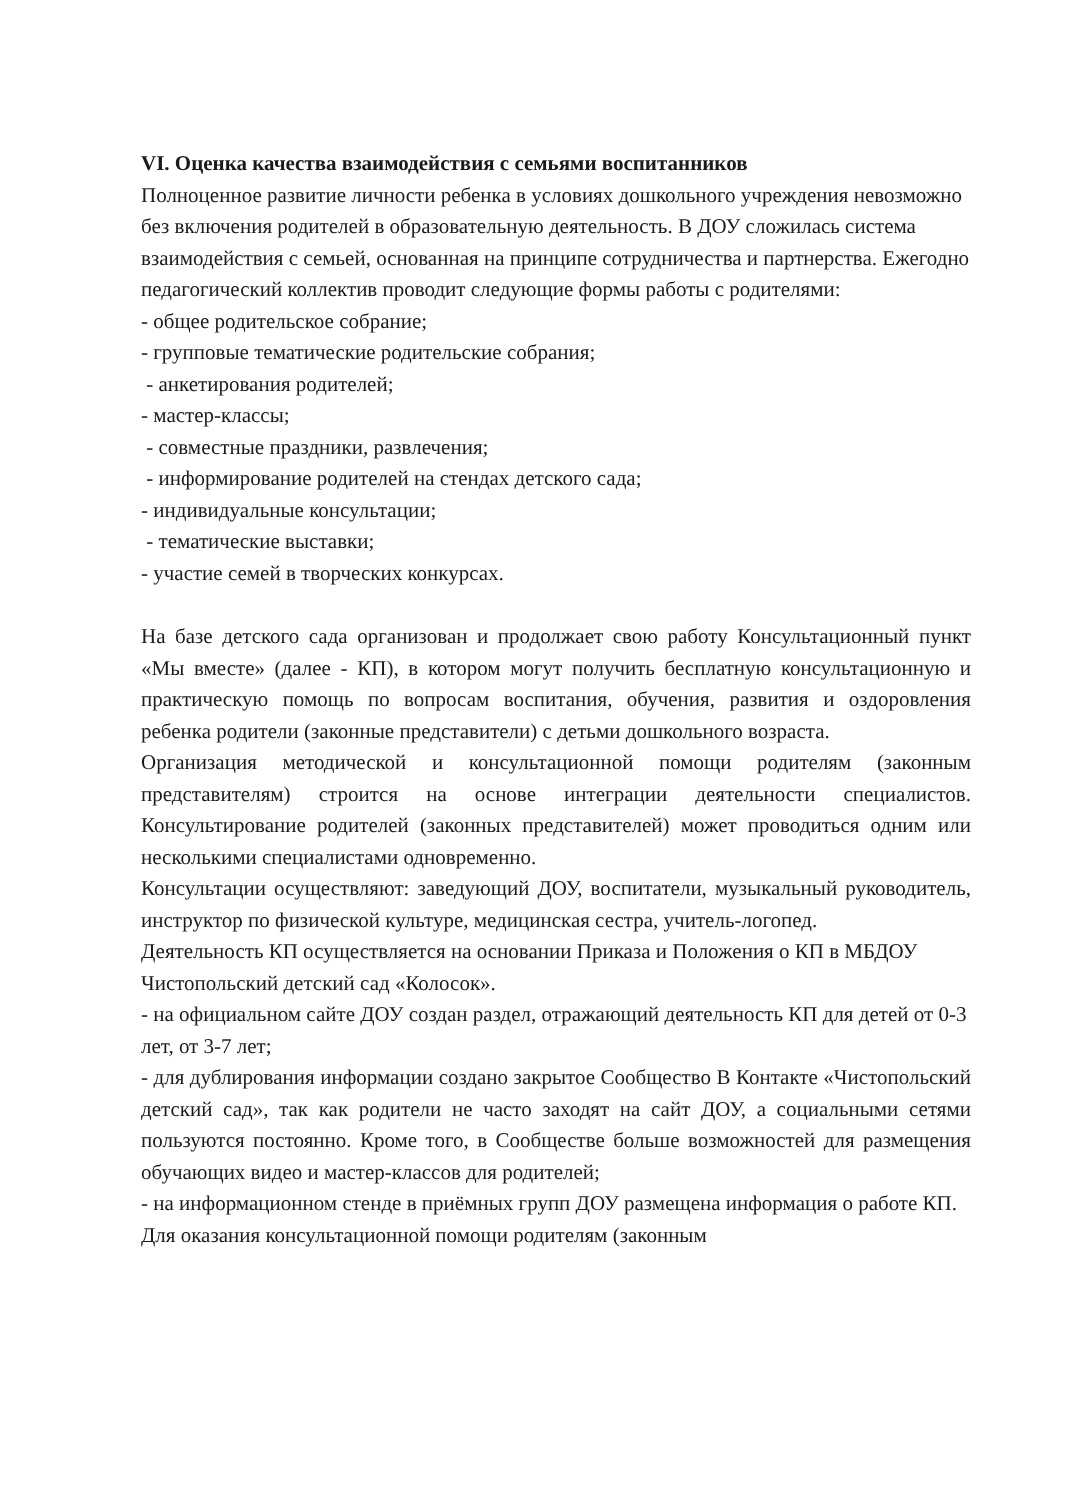VI. Оценка качества взаимодействия с семьями воспитанников
Полноценное развитие личности ребенка в условиях дошкольного учреждения невозможно без включения родителей в образовательную деятельность. В ДОУ сложилась система взаимодействия с семьей, основанная на принципе сотрудничества и партнерства. Ежегодно педагогический коллектив проводит следующие формы работы с родителями:
- общее родительское собрание;
- групповые тематические родительские собрания;
- анкетирования родителей;
- мастер-классы;
- совместные праздники, развлечения;
- информирование родителей на стендах детского сада;
- индивидуальные консультации;
- тематические выставки;
- участие семей в творческих конкурсах.
На базе детского сада организован и продолжает свою работу Консультационный пункт «Мы вместе» (далее - КП), в котором могут получить бесплатную консультационную и практическую помощь по вопросам воспитания, обучения, развития и оздоровления ребенка родители (законные представители) с детьми дошкольного возраста.
Организация методической и консультационной помощи родителям (законным представителям) строится на основе интеграции деятельности специалистов. Консультирование родителей (законных представителей) может проводиться одним или несколькими специалистами одновременно.
Консультации осуществляют: заведующий ДОУ, воспитатели, музыкальный руководитель, инструктор по физической культуре, медицинская сестра, учитель-логопед.
Деятельность КП осуществляется на основании Приказа и Положения о КП в МБДОУ Чистопольский детский сад «Колосок».
- на официальном сайте ДОУ создан раздел, отражающий деятельность КП для детей от 0-3 лет, от 3-7 лет;
- для дублирования информации создано закрытое Сообщество В Контакте «Чистопольский детский сад», так как родители не часто заходят на сайт ДОУ, а социальными сетями пользуются постоянно. Кроме того, в Сообществе больше возможностей для размещения обучающих видео и мастер-классов для родителей;
- на информационном стенде в приёмных групп ДОУ размещена информация о работе КП.
Для оказания консультационной помощи родителям (законным